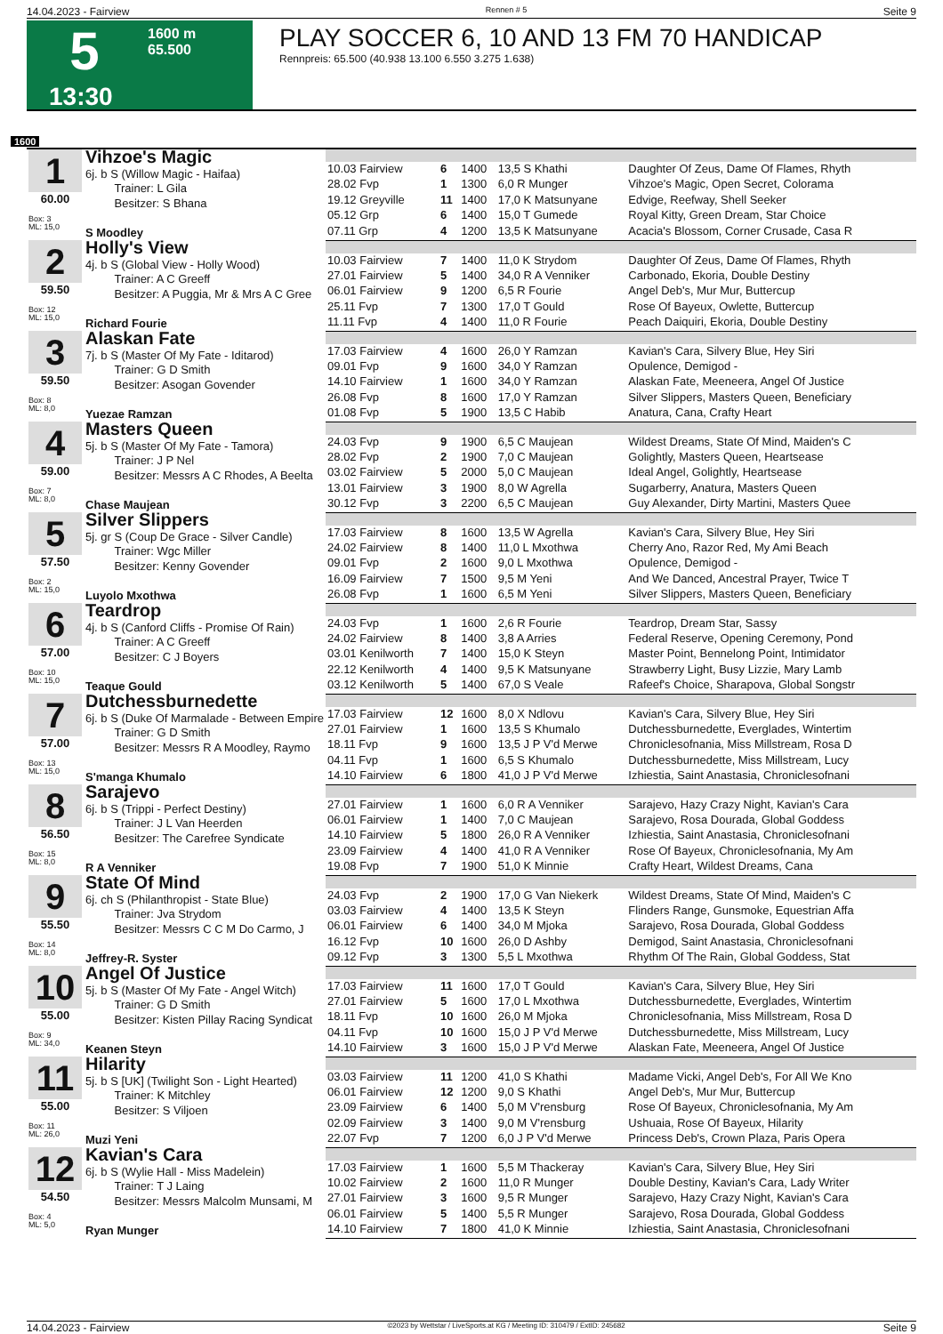14.04.2023 - Fairview Rennen # 5 Seite 9
5
13:30
1600 m
65.500
PLAY SOCCER 6, 10 AND 13 FM 70 HANDICAP
Rennpreis: 65.500 (40.938 13.100 6.550 3.275 1.638)
1600
| 1 60.00 Box: 3 ML: 15,0 | Vihzoe's Magic 6j. b S (Willow Magic - Haifaa) Trainer: L Gila Besitzer: S Bhana S Moodley | | | | | |
| | | 10.03 Fairview | 6 | 1400 | 13,5 S Khathi | Daughter Of Zeus, Dame Of Flames, Rhyth |
| | | 28.02 Fvp | 1 | 1300 | 6,0 R Munger | Vihzoe's Magic, Open Secret, Colorama |
| | | 19.12 Greyville | 11 | 1400 | 17,0 K Matsunyane | Edvige, Reefway, Shell Seeker |
| | | 05.12 Grp | 6 | 1400 | 15,0 T Gumede | Royal Kitty, Green Dream, Star Choice |
| | | 07.11 Grp | 4 | 1200 | 13,5 K Matsunyane | Acacia's Blossom, Corner Crusade, Casa R |
| 2 59.50 Box: 12 ML: 15,0 | Holly's View 4j. b S (Global View - Holly Wood) Trainer: A C Greeff Besitzer: A Puggia, Mr & Mrs A C Gree Richard Fourie | | | | | |
| | | 10.03 Fairview | 7 | 1400 | 11,0 K Strydom | Daughter Of Zeus, Dame Of Flames, Rhyth |
| | | 27.01 Fairview | 5 | 1400 | 34,0 R A Venniker | Carbonado, Ekoria, Double Destiny |
| | | 06.01 Fairview | 9 | 1200 | 6,5 R Fourie | Angel Deb's, Mur Mur, Buttercup |
| | | 25.11 Fvp | 7 | 1300 | 17,0 T Gould | Rose Of Bayeux, Owlette, Buttercup |
| | | 11.11 Fvp | 4 | 1400 | 11,0 R Fourie | Peach Daiquiri, Ekoria, Double Destiny |
| 3 59.50 Box: 8 ML: 8,0 | Alaskan Fate 7j. b S (Master Of My Fate - Iditarod) Trainer: G D Smith Besitzer: Asogan Govender Yuezae Ramzan | | | | | |
| | | 17.03 Fairview | 4 | 1600 | 26,0 Y Ramzan | Kavian's Cara, Silvery Blue, Hey Siri |
| | | 09.01 Fvp | 9 | 1600 | 34,0 Y Ramzan | Opulence, Demigod - |
| | | 14.10 Fairview | 1 | 1600 | 34,0 Y Ramzan | Alaskan Fate, Meeneera, Angel Of Justice |
| | | 26.08 Fvp | 8 | 1600 | 17,0 Y Ramzan | Silver Slippers, Masters Queen, Beneficiary |
| | | 01.08 Fvp | 5 | 1900 | 13,5 C Habib | Anatura, Cana, Crafty Heart |
| 4 59.00 Box: 7 ML: 8,0 | Masters Queen 5j. b S (Master Of My Fate - Tamora) Trainer: J P Nel Besitzer: Messrs A C Rhodes, A Beelta Chase Maujean | | | | | |
| | | 24.03 Fvp | 9 | 1900 | 6,5 C Maujean | Wildest Dreams, State Of Mind, Maiden's C |
| | | 28.02 Fvp | 2 | 1900 | 7,0 C Maujean | Golightly, Masters Queen, Heartsease |
| | | 03.02 Fairview | 5 | 2000 | 5,0 C Maujean | Ideal Angel, Golightly, Heartsease |
| | | 13.01 Fairview | 3 | 1900 | 8,0 W Agrella | Sugarberry, Anatura, Masters Queen |
| | | 30.12 Fvp | 3 | 2200 | 6,5 C Maujean | Guy Alexander, Dirty Martini, Masters Quee |
| 5 57.50 Box: 2 ML: 15,0 | Silver Slippers 5j. gr S (Coup De Grace - Silver Candle) Trainer: Wgc Miller Besitzer: Kenny Govender Luyolo Mxothwa | | | | | |
| | | 17.03 Fairview | 8 | 1600 | 13,5 W Agrella | Kavian's Cara, Silvery Blue, Hey Siri |
| | | 24.02 Fairview | 8 | 1400 | 11,0 L Mxothwa | Cherry Ano, Razor Red, My Ami Beach |
| | | 09.01 Fvp | 2 | 1600 | 9,0 L Mxothwa | Opulence, Demigod - |
| | | 16.09 Fairview | 7 | 1500 | 9,5 M Yeni | And We Danced, Ancestral Prayer, Twice T |
| | | 26.08 Fvp | 1 | 1600 | 6,5 M Yeni | Silver Slippers, Masters Queen, Beneficiary |
| 6 57.00 Box: 10 ML: 15,0 | Teardrop 4j. b S (Canford Cliffs - Promise Of Rain) Trainer: A C Greeff Besitzer: C J Boyers Teaque Gould | | | | | |
| | | 24.03 Fvp | 1 | 1600 | 2,6 R Fourie | Teardrop, Dream Star, Sassy |
| | | 24.02 Fairview | 8 | 1400 | 3,8 A Arries | Federal Reserve, Opening Ceremony, Pond |
| | | 03.01 Kenilworth | 7 | 1400 | 15,0 K Steyn | Master Point, Bennelong Point, Intimidator |
| | | 22.12 Kenilworth | 4 | 1400 | 9,5 K Matsunyane | Strawberry Light, Busy Lizzie, Mary Lamb |
| | | 03.12 Kenilworth | 5 | 1400 | 67,0 S Veale | Rafeef's Choice, Sharapova, Global Songstr |
| 7 57.00 Box: 13 ML: 15,0 | Dutchessburnedette 6j. b S (Duke Of Marmalade - Between Empire Trainer: G D Smith Besitzer: Messrs R A Moodley, Raymo S'manga Khumalo | | | | | |
| | | 17.03 Fairview | 12 | 1600 | 8,0 X Ndlovu | Kavian's Cara, Silvery Blue, Hey Siri |
| | | 27.01 Fairview | 1 | 1600 | 13,5 S Khumalo | Dutchessburnedette, Everglades, Wintertim |
| | | 18.11 Fvp | 9 | 1600 | 13,5 J P V'd Merwe | Chroniclesofnania, Miss Millstream, Rosa D |
| | | 04.11 Fvp | 1 | 1600 | 6,5 S Khumalo | Dutchessburnedette, Miss Millstream, Lucy |
| | | 14.10 Fairview | 6 | 1800 | 41,0 J P V'd Merwe | Izhiestia, Saint Anastasia, Chroniclesofnani |
| 8 56.50 Box: 15 ML: 8,0 | Sarajevo 6j. b S (Trippi - Perfect Destiny) Trainer: J L Van Heerden Besitzer: The Carefree Syndicate R A Venniker | | | | | |
| | | 27.01 Fairview | 1 | 1600 | 6,0 R A Venniker | Sarajevo, Hazy Crazy Night, Kavian's Cara |
| | | 06.01 Fairview | 1 | 1400 | 7,0 C Maujean | Sarajevo, Rosa Dourada, Global Goddess |
| | | 14.10 Fairview | 5 | 1800 | 26,0 R A Venniker | Izhiestia, Saint Anastasia, Chroniclesofnani |
| | | 23.09 Fairview | 4 | 1400 | 41,0 R A Venniker | Rose Of Bayeux, Chroniclesofnania, My Am |
| | | 19.08 Fvp | 7 | 1900 | 51,0 K Minnie | Crafty Heart, Wildest Dreams, Cana |
| 9 55.50 Box: 14 ML: 8,0 | State Of Mind 6j. ch S (Philanthropist - State Blue) Trainer: Jva Strydom Besitzer: Messrs C C M Do Carmo, J Jeffrey-R. Syster | | | | | |
| | | 24.03 Fvp | 2 | 1900 | 17,0 G Van Niekerk | Wildest Dreams, State Of Mind, Maiden's C |
| | | 03.03 Fairview | 4 | 1400 | 13,5 K Steyn | Flinders Range, Gunsmoke, Equestrian Affa |
| | | 06.01 Fairview | 6 | 1400 | 34,0 M Mjoka | Sarajevo, Rosa Dourada, Global Goddess |
| | | 16.12 Fvp | 10 | 1600 | 26,0 D Ashby | Demigod, Saint Anastasia, Chroniclesofnani |
| | | 09.12 Fvp | 3 | 1300 | 5,5 L Mxothwa | Rhythm Of The Rain, Global Goddess, Stat |
| 10 55.00 Box: 9 ML: 34,0 | Angel Of Justice 5j. b S (Master Of My Fate - Angel Witch) Trainer: G D Smith Besitzer: Kisten Pillay Racing Syndicat Keanen Steyn | | | | | |
| | | 17.03 Fairview | 11 | 1600 | 17,0 T Gould | Kavian's Cara, Silvery Blue, Hey Siri |
| | | 27.01 Fairview | 5 | 1600 | 17,0 L Mxothwa | Dutchessburnedette, Everglades, Wintertim |
| | | 18.11 Fvp | 10 | 1600 | 26,0 M Mjoka | Chroniclesofnania, Miss Millstream, Rosa D |
| | | 04.11 Fvp | 10 | 1600 | 15,0 J P V'd Merwe | Dutchessburnedette, Miss Millstream, Lucy |
| | | 14.10 Fairview | 3 | 1600 | 15,0 J P V'd Merwe | Alaskan Fate, Meeneera, Angel Of Justice |
| 11 55.00 Box: 11 ML: 26,0 | Hilarity 5j. b S [UK] (Twilight Son - Light Hearted) Trainer: K Mitchley Besitzer: S Viljoen Muzi Yeni | | | | | |
| | | 03.03 Fairview | 11 | 1200 | 41,0 S Khathi | Madame Vicki, Angel Deb's, For All We Kno |
| | | 06.01 Fairview | 12 | 1200 | 9,0 S Khathi | Angel Deb's, Mur Mur, Buttercup |
| | | 23.09 Fairview | 6 | 1400 | 5,0 M V'rensburg | Rose Of Bayeux, Chroniclesofnania, My Am |
| | | 02.09 Fairview | 3 | 1400 | 9,0 M V'rensburg | Ushuaia, Rose Of Bayeux, Hilarity |
| | | 22.07 Fvp | 7 | 1200 | 6,0 J P V'd Merwe | Princess Deb's, Crown Plaza, Paris Opera |
| 12 54.50 Box: 4 ML: 5,0 | Kavian's Cara 6j. b S (Wylie Hall - Miss Madelein) Trainer: T J Laing Besitzer: Messrs Malcolm Munsami, M Ryan Munger | | | | | |
| | | 17.03 Fairview | 1 | 1600 | 5,5 M Thackeray | Kavian's Cara, Silvery Blue, Hey Siri |
| | | 10.02 Fairview | 2 | 1600 | 11,0 R Munger | Double Destiny, Kavian's Cara, Lady Writer |
| | | 27.01 Fairview | 3 | 1600 | 9,5 R Munger | Sarajevo, Hazy Crazy Night, Kavian's Cara |
| | | 06.01 Fairview | 5 | 1400 | 5,5 R Munger | Sarajevo, Rosa Dourada, Global Goddess |
| | | 14.10 Fairview | 7 | 1800 | 41,0 K Minnie | Izhiestia, Saint Anastasia, Chroniclesofnani |
14.04.2023 - Fairview ©2023 by Wettstar / LiveSports.at KG / Meeting ID: 310479 / ExtID: 245682 Seite 9